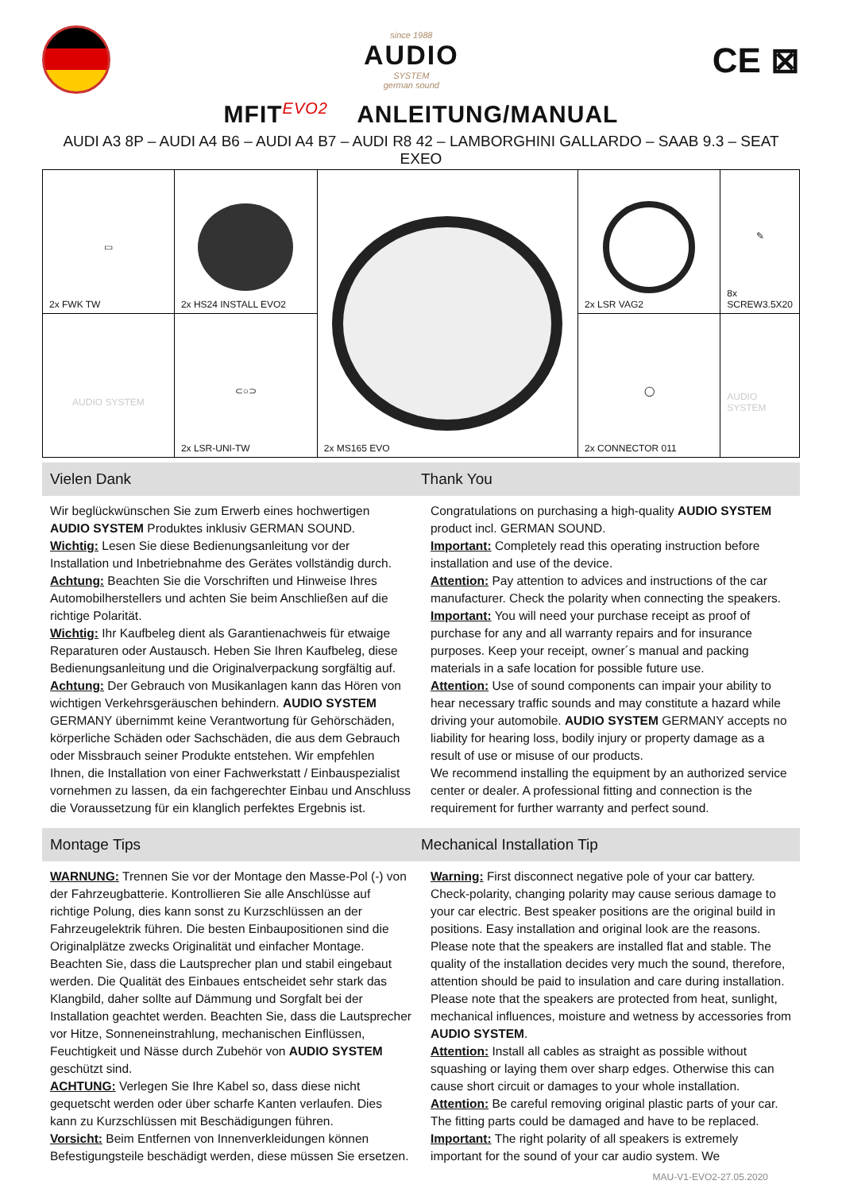since 1988
AUDIO
SYSTEM
german sound
CE ⊠
MFIT<sup>EVO2</sup> ANLEITUNG/MANUAL
AUDI A3 8P – AUDI A4 B6 – AUDI A4 B7 – AUDI R8 42 – LAMBORGHINI GALLARDO – SAAB 9.3 – SEAT EXEO
| ▭ 2x FWK TW | 2x HS24 INSTALL EVO2 | 2x MS165 EVO | 2x LSR VAG2 | ✎ 8x SCREW3.5X20 |
| AUDIO SYSTEM | ⊂○⊃ 2x LSR-UNI-TW | | ◯ 2x CONNECTOR 011 | AUDIO SYSTEM |
Vielen Dank Thank You
Wir beglückwünschen Sie zum Erwerb eines hochwertigen AUDIO SYSTEM Produktes inklusiv GERMAN SOUND.
Wichtig: Lesen Sie diese Bedienungsanleitung vor der Installation und Inbetriebnahme des Gerätes vollständig durch.
Achtung: Beachten Sie die Vorschriften und Hinweise Ihres Automobilherstellers und achten Sie beim Anschließen auf die richtige Polarität.
Wichtig: Ihr Kaufbeleg dient als Garantienachweis für etwaige Reparaturen oder Austausch. Heben Sie Ihren Kaufbeleg, diese Bedienungsanleitung und die Originalverpackung sorgfältig auf.
Achtung: Der Gebrauch von Musikanlagen kann das Hören von wichtigen Verkehrsgeräuschen behindern. AUDIO SYSTEM GERMANY übernimmt keine Verantwortung für Gehörschäden, körperliche Schäden oder Sachschäden, die aus dem Gebrauch oder Missbrauch seiner Produkte entstehen. Wir empfehlen Ihnen, die Installation von einer Fachwerkstatt / Einbauspezialist vornehmen zu lassen, da ein fachgerechter Einbau und Anschluss die Voraussetzung für ein klanglich perfektes Ergebnis ist.
Congratulations on purchasing a high-quality AUDIO SYSTEM product incl. GERMAN SOUND.
Important: Completely read this operating instruction before installation and use of the device.
Attention: Pay attention to advices and instructions of the car manufacturer. Check the polarity when connecting the speakers.
Important: You will need your purchase receipt as proof of purchase for any and all warranty repairs and for insurance purposes. Keep your receipt, owner´s manual and packing materials in a safe location for possible future use.
Attention: Use of sound components can impair your ability to hear necessary traffic sounds and may constitute a hazard while driving your automobile. AUDIO SYSTEM GERMANY accepts no liability for hearing loss, bodily injury or property damage as a result of use or misuse of our products.
We recommend installing the equipment by an authorized service center or dealer. A professional fitting and connection is the requirement for further warranty and perfect sound.
Montage Tips Mechanical Installation Tip
WARNUNG: Trennen Sie vor der Montage den Masse-Pol (-) von der Fahrzeugbatterie. Kontrollieren Sie alle Anschlüsse auf richtige Polung, dies kann sonst zu Kurzschlüssen an der Fahrzeugelektrik führen. Die besten Einbaupositionen sind die Originalplätze zwecks Originalität und einfacher Montage. Beachten Sie, dass die Lautsprecher plan und stabil eingebaut werden. Die Qualität des Einbaues entscheidet sehr stark das Klangbild, daher sollte auf Dämmung und Sorgfalt bei der Installation geachtet werden. Beachten Sie, dass die Lautsprecher vor Hitze, Sonneneinstrahlung, mechanischen Einflüssen, Feuchtigkeit und Nässe durch Zubehör von AUDIO SYSTEM geschützt sind.
ACHTUNG: Verlegen Sie Ihre Kabel so, dass diese nicht gequetscht werden oder über scharfe Kanten verlaufen. Dies kann zu Kurzschlüssen mit Beschädigungen führen.
Vorsicht: Beim Entfernen von Innenverkleidungen können Befestigungsteile beschädigt werden, diese müssen Sie ersetzen.
Warning: First disconnect negative pole of your car battery. Check-polarity, changing polarity may cause serious damage to your car electric. Best speaker positions are the original build in positions. Easy installation and original look are the reasons. Please note that the speakers are installed flat and stable. The quality of the installation decides very much the sound, therefore, attention should be paid to insulation and care during installation. Please note that the speakers are protected from heat, sunlight, mechanical influences, moisture and wetness by accessories from AUDIO SYSTEM.
Attention: Install all cables as straight as possible without squashing or laying them over sharp edges. Otherwise this can cause short circuit or damages to your whole installation.
Attention: Be careful removing original plastic parts of your car. The fitting parts could be damaged and have to be replaced.
Important: The right polarity of all speakers is extremely important for the sound of your car audio system. We
MAU-V1-EVO2-27.05.2020